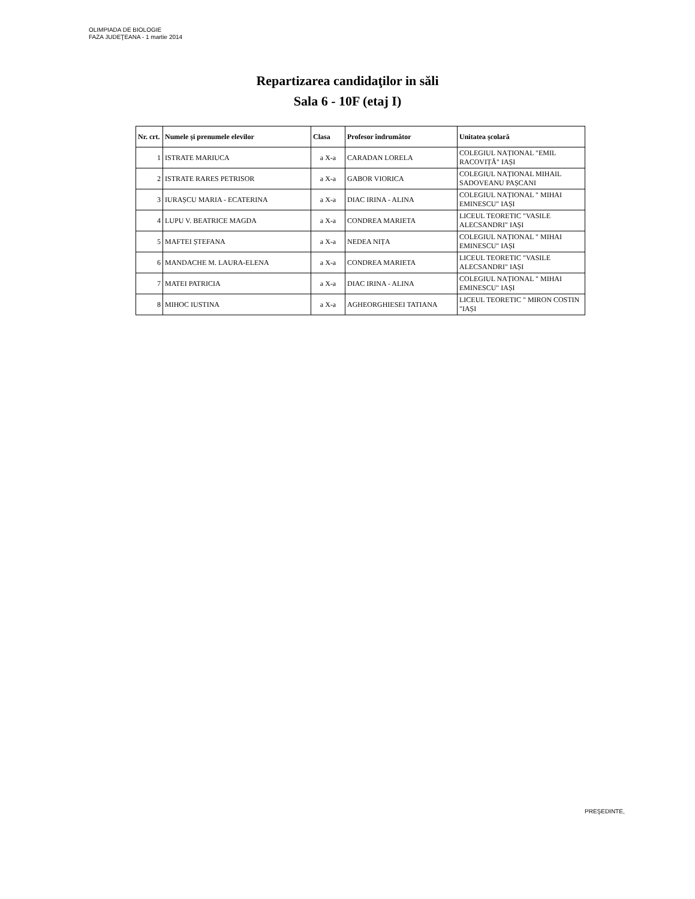OLIMPIADA DE BIOLOGIE
FAZA JUDEŢEANA - 1 martie 2014
Repartizarea candidaţilor in săli
Sala 6 - 10F (etaj I)
| Nr. crt. | Numele și prenumele elevilor | Clasa | Profesor îndrumător | Unitatea școlară |
| --- | --- | --- | --- | --- |
| 1 | ISTRATE MARIUCA | a X-a | CARADAN LORELA | COLEGIUL NAȚIONAL "EMIL RACOVIȚĂ" IAȘI |
| 2 | ISTRATE RARES PETRISOR | a X-a | GABOR VIORICA | COLEGIUL NAȚIONAL MIHAIL SADOVEANU PAȘCANI |
| 3 | IURAȘCU MARIA - ECATERINA | a X-a | DIAC IRINA - ALINA | COLEGIUL NAȚIONAL " MIHAI EMINESCU" IAȘI |
| 4 | LUPU V. BEATRICE MAGDA | a X-a | CONDREA MARIETA | LICEUL TEORETIC "VASILE ALECSANDRI" IAȘI |
| 5 | MAFTEI ȘTEFANA | a X-a | NEDEA NIȚA | COLEGIUL NAȚIONAL " MIHAI EMINESCU" IAȘI |
| 6 | MANDACHE M. LAURA-ELENA | a X-a | CONDREA MARIETA | LICEUL TEORETIC "VASILE ALECSANDRI" IAȘI |
| 7 | MATEI PATRICIA | a X-a | DIAC IRINA - ALINA | COLEGIUL NAȚIONAL " MIHAI EMINESCU" IAȘI |
| 8 | MIHOC IUSTINA | a X-a | AGHEORGHIESEI TATIANA | LICEUL TEORETIC " MIRON COSTIN "IAȘI |
PREŞEDINTE,